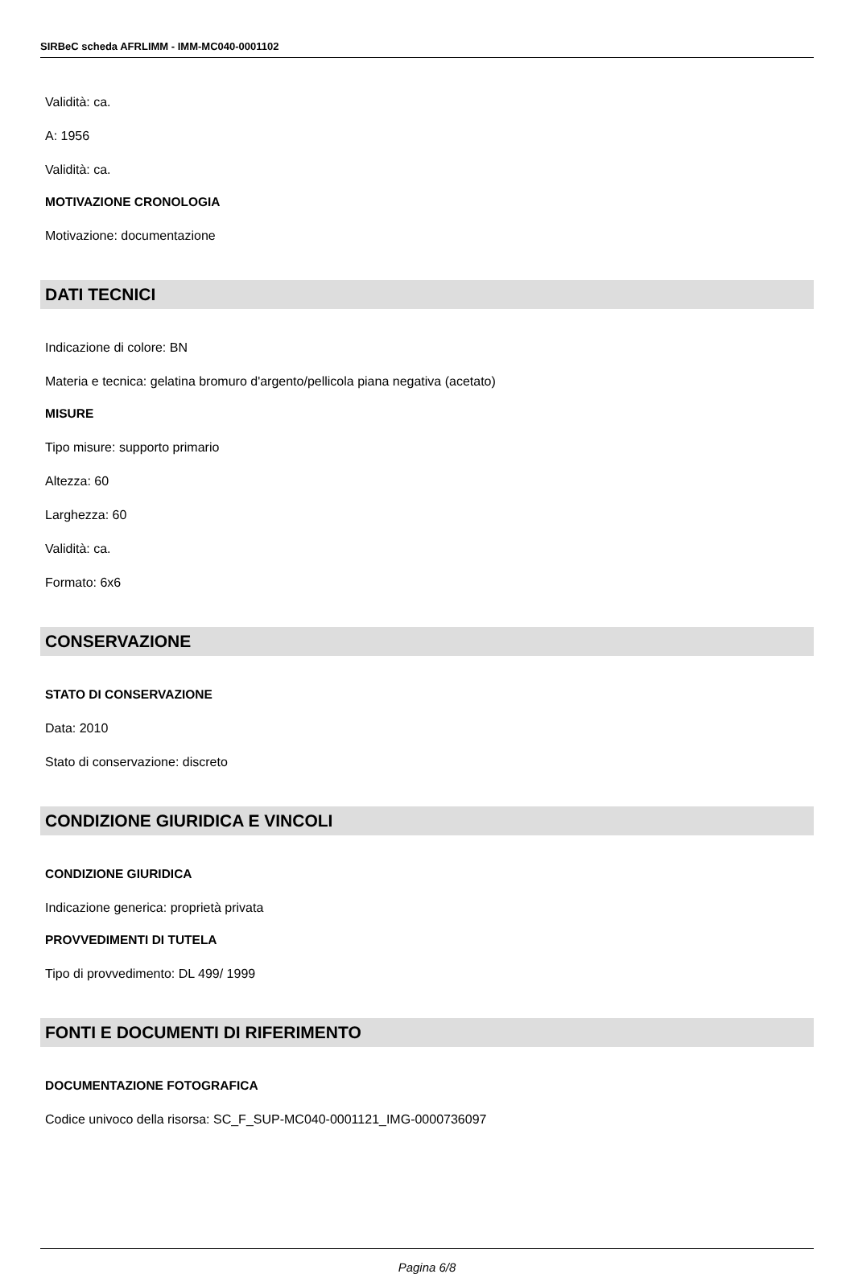SIRBeC scheda AFRLIMM - IMM-MC040-0001102
Validità: ca.
A: 1956
Validità: ca.
MOTIVAZIONE CRONOLOGIA
Motivazione: documentazione
DATI TECNICI
Indicazione di colore: BN
Materia e tecnica: gelatina bromuro d'argento/pellicola piana negativa (acetato)
MISURE
Tipo misure: supporto primario
Altezza: 60
Larghezza: 60
Validità: ca.
Formato: 6x6
CONSERVAZIONE
STATO DI CONSERVAZIONE
Data: 2010
Stato di conservazione: discreto
CONDIZIONE GIURIDICA E VINCOLI
CONDIZIONE GIURIDICA
Indicazione generica: proprietà privata
PROVVEDIMENTI DI TUTELA
Tipo di provvedimento: DL 499/ 1999
FONTI E DOCUMENTI DI RIFERIMENTO
DOCUMENTAZIONE FOTOGRAFICA
Codice univoco della risorsa: SC_F_SUP-MC040-0001121_IMG-0000736097
Pagina 6/8